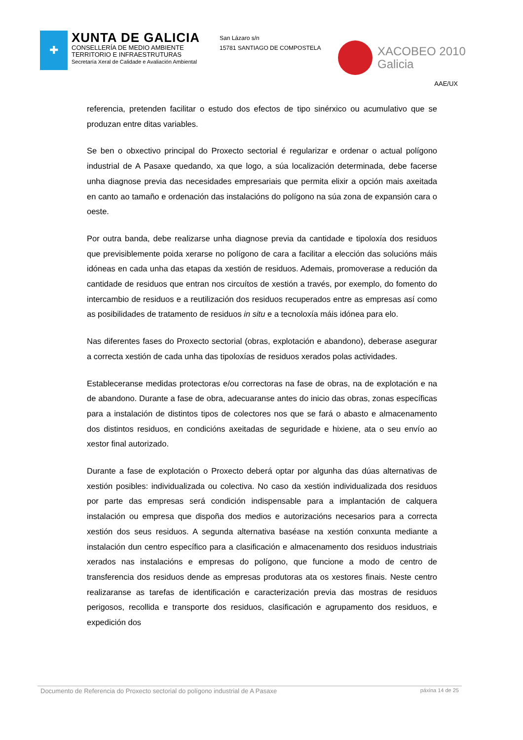✚
XUNTA DE GALICIA
CONSELLERÍA DE MEDIO AMBIENTE
TERRITORIO E INFRAESTRUTURAS
Secretaría Xeral de Calidade e Avaliación Ambiental
San Lázaro s/n
15781 SANTIAGO DE COMPOSTELA
XACOBEO 2010
Galicia
AAE/UX
referencia, pretenden facilitar o estudo dos efectos de tipo sinérxico ou acumulativo que se produzan entre ditas variables.
Se ben o obxectivo principal do Proxecto sectorial é regularizar e ordenar o actual polígono industrial de A Pasaxe quedando, xa que logo, a súa localización determinada, debe facerse unha diagnose previa das necesidades empresariais que permita elixir a opción mais axeitada en canto ao tamaño e ordenación das instalacións do polígono na súa zona de expansión cara o oeste.
Por outra banda, debe realizarse unha diagnose previa da cantidade e tipoloxía dos residuos que previsiblemente poida xerarse no polígono de cara a facilitar a elección das solucións máis idóneas en cada unha das etapas da xestión de residuos. Ademais, promoverase a redución da cantidade de residuos que entran nos circuítos de xestión a través, por exemplo, do fomento do intercambio de residuos e a reutilización dos residuos recuperados entre as empresas así como as posibilidades de tratamento de residuos in situ e a tecnoloxía máis idónea para elo.
Nas diferentes fases do Proxecto sectorial (obras, explotación e abandono), deberase asegurar a correcta xestión de cada unha das tipoloxías de residuos xerados polas actividades.
Estableceranse medidas protectoras e/ou correctoras na fase de obras, na de explotación e na de abandono. Durante a fase de obra, adecuaranse antes do inicio das obras, zonas específicas para a instalación de distintos tipos de colectores nos que se fará o abasto e almacenamento dos distintos residuos, en condicións axeitadas de seguridade e hixiene, ata o seu envío ao xestor final autorizado.
Durante a fase de explotación o Proxecto deberá optar por algunha das dúas alternativas de xestión posibles: individualizada ou colectiva. No caso da xestión individualizada dos residuos por parte das empresas será condición indispensable para a implantación de calquera instalación ou empresa que dispoña dos medios e autorizacións necesarios para a correcta xestión dos seus residuos. A segunda alternativa baséase na xestión conxunta mediante a instalación dun centro específico para a clasificación e almacenamento dos residuos industriais xerados nas instalacións e empresas do polígono, que funcione a modo de centro de transferencia dos residuos dende as empresas produtoras ata os xestores finais. Neste centro realizaranse as tarefas de identificación e caracterización previa das mostras de residuos perigosos, recollida e transporte dos residuos, clasificación e agrupamento dos residuos, e expedición dos
Documento de Referencia do Proxecto sectorial do polígono industrial de A Pasaxe páxina 14 de 25